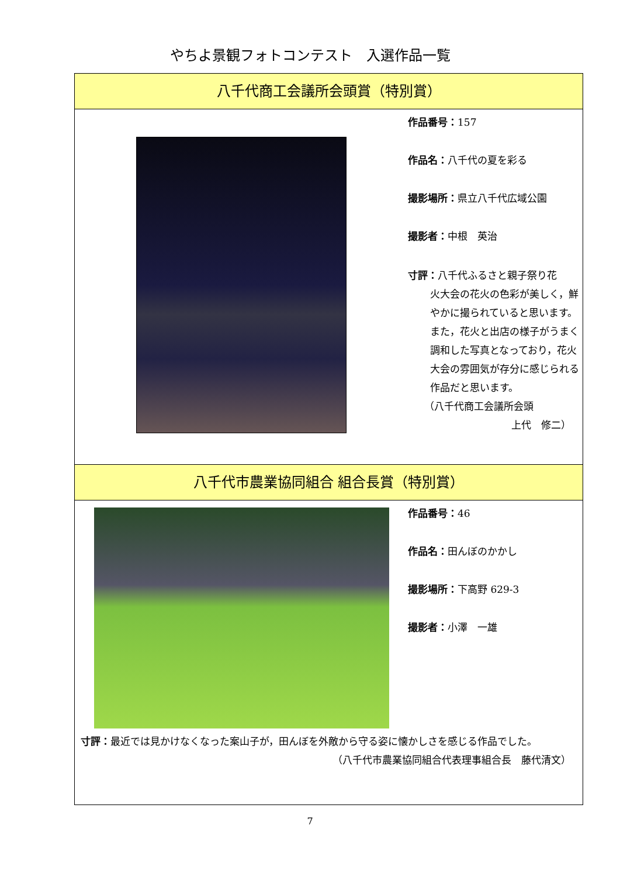やちよ景観フォトコンテスト　入選作品一覧
八千代商工会議所会頭賞（特別賞）
作品番号：157
作品名：八千代の夏を彩る
撮影場所：県立八千代広域公園
撮影者：中根　英治
寸評：八千代ふるさと親子祭り花
火大会の花火の色彩が美しく，鮮やかに撮られていると思います。また，花火と出店の様子がうまく調和した写真となっており，花火大会の雰囲気が存分に感じられる作品だと思います。
（八千代商工会議所会頭
上代　修二）
八千代市農業協同組合 組合長賞（特別賞）
作品番号：46
作品名：田んぼのかかし
撮影場所：下高野 629-3
撮影者：小澤　一雄
寸評：最近では見かけなくなった案山子が，田んぼを外敵から守る姿に懐かしさを感じる作品でした。
（八千代市農業協同組合代表理事組合長　藤代清文）
7